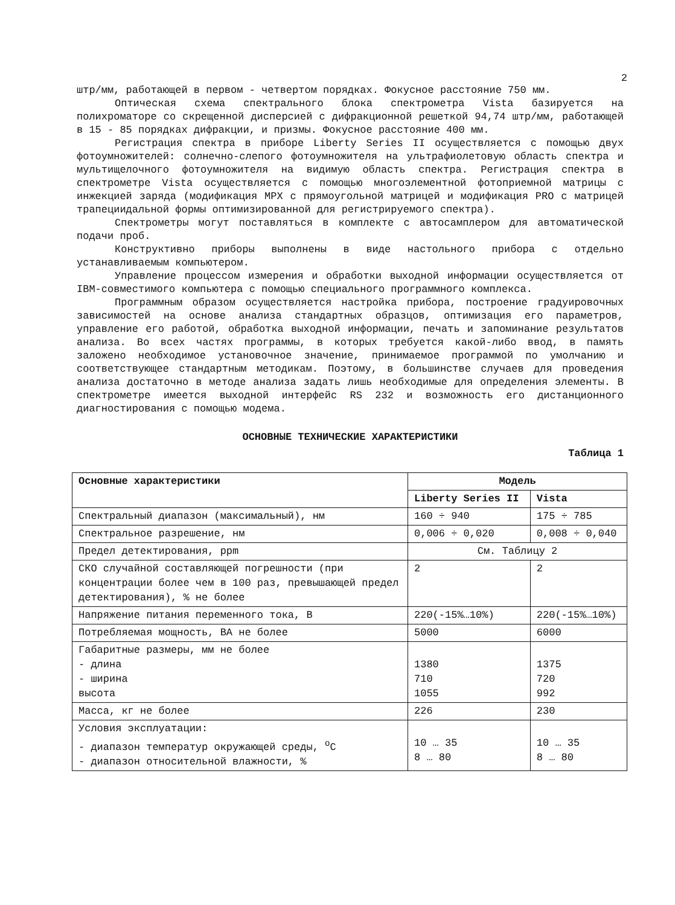2
штр/мм, работающей в первом - четвертом порядках. Фокусное расстояние 750 мм.
Оптическая схема спектрального блока спектрометра Vista базируется на полихроматоре со скрещенной дисперсией с дифракционной решеткой 94,74 штр/мм, работающей в 15 - 85 порядках дифракции, и призмы. Фокусное расстояние 400 мм.
Регистрация спектра в приборе Liberty Series II осуществляется с помощью двух фотоумножителей: солнечно-слепого фотоумножителя на ультрафиолетовую область спектра и мультищелочного фотоумножителя на видимую область спектра. Регистрация спектра в спектрометре Vista осуществляется с помощью многоэлементной фотоприемной матрицы с инжекцией заряда (модификация MPX с прямоугольной матрицей и модификация PRO с матрицей трапециидальной формы оптимизированной для регистрируемого спектра).
Спектрометры могут поставляться в комплекте с автосамплером для автоматической подачи проб.
Конструктивно приборы выполнены в виде настольного прибора с отдельно устанавливаемым компьютером.
Управление процессом измерения и обработки выходной информации осуществляется от IBM-совместимого компьютера с помощью специального программного комплекса.
Программным образом осуществляется настройка прибора, построение градуировочных зависимостей на основе анализа стандартных образцов, оптимизация его параметров, управление его работой, обработка выходной информации, печать и запоминание результатов анализа. Во всех частях программы, в которых требуется какой-либо ввод, в память заложено необходимое установочное значение, принимаемое программой по умолчанию и соответствующее стандартным методикам. Поэтому, в большинстве случаев для проведения анализа достаточно в методе анализа задать лишь необходимые для определения элементы. В спектрометре имеется выходной интерфейс RS 232 и возможность его дистанционного диагностирования с помощью модема.
ОСНОВНЫЕ ТЕХНИЧЕСКИЕ ХАРАКТЕРИСТИКИ
Таблица 1
| Основные характеристики | Модель | |
| --- | --- | --- |
| | Liberty Series II | Vista |
| Спектральный диапазон (максимальный), нм | 160 ÷ 940 | 175 ÷ 785 |
| Спектральное разрешение, нм | 0,006 ÷ 0,020 | 0,008 ÷ 0,040 |
| Предел детектирования, ppm | См. Таблицу 2 | |
| СКО случайной составляющей погрешности (при концентрации более чем в 100 раз, превышающей предел детектирования), % не более | 2 | 2 |
| Напряжение питания переменного тока, В | 220(-15%…10%) | 220(-15%…10%) |
| Потребляемая мощность, ВА не более | 5000 | 6000 |
| Габаритные размеры, мм не более - длина - ширина высота | 1380 710 1055 | 1375 720 992 |
| Масса, кг не более | 226 | 230 |
| Условия эксплуатации: - диапазон температур окружающей среды, <sup>о</sup>С - диапазон относительной влажности, % | 10 … 35 8 … 80 | 10 … 35 8 … 80 |